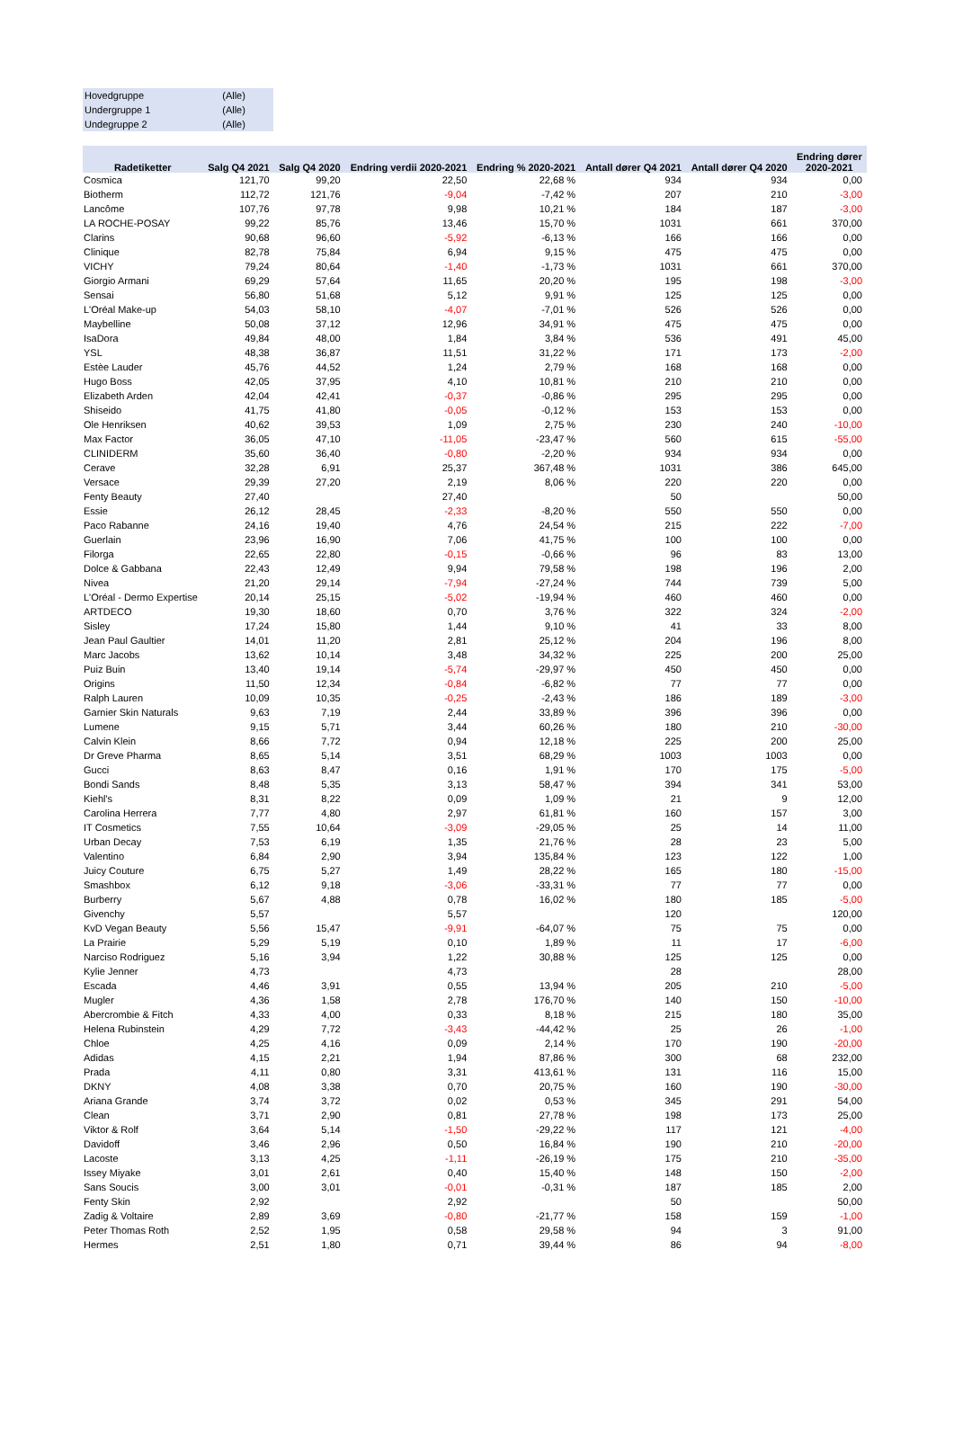| Hovedgruppe | (Alle) |
| Undergruppe 1 | (Alle) |
| Undegruppe 2 | (Alle) |
| Radetiketter | Salg Q4 2021 | Salg Q4 2020 | Endring verdii 2020-2021 | Endring % 2020-2021 | Antall dører Q4 2021 | Antall dører Q4 2020 | Endring dører 2020-2021 |
| --- | --- | --- | --- | --- | --- | --- | --- |
| Cosmica | 121,70 | 99,20 | 22,50 | 22,68 % | 934 | 934 | 0,00 |
| Biotherm | 112,72 | 121,76 | -9,04 | -7,42 % | 207 | 210 | -3,00 |
| Lancôme | 107,76 | 97,78 | 9,98 | 10,21 % | 184 | 187 | -3,00 |
| LA ROCHE-POSAY | 99,22 | 85,76 | 13,46 | 15,70 % | 1031 | 661 | 370,00 |
| Clarins | 90,68 | 96,60 | -5,92 | -6,13 % | 166 | 166 | 0,00 |
| Clinique | 82,78 | 75,84 | 6,94 | 9,15 % | 475 | 475 | 0,00 |
| VICHY | 79,24 | 80,64 | -1,40 | -1,73 % | 1031 | 661 | 370,00 |
| Giorgio Armani | 69,29 | 57,64 | 11,65 | 20,20 % | 195 | 198 | -3,00 |
| Sensai | 56,80 | 51,68 | 5,12 | 9,91 % | 125 | 125 | 0,00 |
| L'Oréal Make-up | 54,03 | 58,10 | -4,07 | -7,01 % | 526 | 526 | 0,00 |
| Maybelline | 50,08 | 37,12 | 12,96 | 34,91 % | 475 | 475 | 0,00 |
| IsaDora | 49,84 | 48,00 | 1,84 | 3,84 % | 536 | 491 | 45,00 |
| YSL | 48,38 | 36,87 | 11,51 | 31,22 % | 171 | 173 | -2,00 |
| Estèe Lauder | 45,76 | 44,52 | 1,24 | 2,79 % | 168 | 168 | 0,00 |
| Hugo Boss | 42,05 | 37,95 | 4,10 | 10,81 % | 210 | 210 | 0,00 |
| Elizabeth Arden | 42,04 | 42,41 | -0,37 | -0,86 % | 295 | 295 | 0,00 |
| Shiseido | 41,75 | 41,80 | -0,05 | -0,12 % | 153 | 153 | 0,00 |
| Ole Henriksen | 40,62 | 39,53 | 1,09 | 2,75 % | 230 | 240 | -10,00 |
| Max Factor | 36,05 | 47,10 | -11,05 | -23,47 % | 560 | 615 | -55,00 |
| CLINIDERM | 35,60 | 36,40 | -0,80 | -2,20 % | 934 | 934 | 0,00 |
| Cerave | 32,28 | 6,91 | 25,37 | 367,48 % | 1031 | 386 | 645,00 |
| Versace | 29,39 | 27,20 | 2,19 | 8,06 % | 220 | 220 | 0,00 |
| Fenty Beauty | 27,40 | | 27,40 | | 50 | | 50,00 |
| Essie | 26,12 | 28,45 | -2,33 | -8,20 % | 550 | 550 | 0,00 |
| Paco Rabanne | 24,16 | 19,40 | 4,76 | 24,54 % | 215 | 222 | -7,00 |
| Guerlain | 23,96 | 16,90 | 7,06 | 41,75 % | 100 | 100 | 0,00 |
| Filorga | 22,65 | 22,80 | -0,15 | -0,66 % | 96 | 83 | 13,00 |
| Dolce & Gabbana | 22,43 | 12,49 | 9,94 | 79,58 % | 198 | 196 | 2,00 |
| Nivea | 21,20 | 29,14 | -7,94 | -27,24 % | 744 | 739 | 5,00 |
| L'Oréal - Dermo Expertise | 20,14 | 25,15 | -5,02 | -19,94 % | 460 | 460 | 0,00 |
| ARTDECO | 19,30 | 18,60 | 0,70 | 3,76 % | 322 | 324 | -2,00 |
| Sisley | 17,24 | 15,80 | 1,44 | 9,10 % | 41 | 33 | 8,00 |
| Jean Paul Gaultier | 14,01 | 11,20 | 2,81 | 25,12 % | 204 | 196 | 8,00 |
| Marc Jacobs | 13,62 | 10,14 | 3,48 | 34,32 % | 225 | 200 | 25,00 |
| Puiz Buin | 13,40 | 19,14 | -5,74 | -29,97 % | 450 | 450 | 0,00 |
| Origins | 11,50 | 12,34 | -0,84 | -6,82 % | 77 | 77 | 0,00 |
| Ralph Lauren | 10,09 | 10,35 | -0,25 | -2,43 % | 186 | 189 | -3,00 |
| Garnier Skin Naturals | 9,63 | 7,19 | 2,44 | 33,89 % | 396 | 396 | 0,00 |
| Lumene | 9,15 | 5,71 | 3,44 | 60,26 % | 180 | 210 | -30,00 |
| Calvin Klein | 8,66 | 7,72 | 0,94 | 12,18 % | 225 | 200 | 25,00 |
| Dr Greve Pharma | 8,65 | 5,14 | 3,51 | 68,29 % | 1003 | 1003 | 0,00 |
| Gucci | 8,63 | 8,47 | 0,16 | 1,91 % | 170 | 175 | -5,00 |
| Bondi Sands | 8,48 | 5,35 | 3,13 | 58,47 % | 394 | 341 | 53,00 |
| Kiehl's | 8,31 | 8,22 | 0,09 | 1,09 % | 21 | 9 | 12,00 |
| Carolina Herrera | 7,77 | 4,80 | 2,97 | 61,81 % | 160 | 157 | 3,00 |
| IT Cosmetics | 7,55 | 10,64 | -3,09 | -29,05 % | 25 | 14 | 11,00 |
| Urban Decay | 7,53 | 6,19 | 1,35 | 21,76 % | 28 | 23 | 5,00 |
| Valentino | 6,84 | 2,90 | 3,94 | 135,84 % | 123 | 122 | 1,00 |
| Juicy Couture | 6,75 | 5,27 | 1,49 | 28,22 % | 165 | 180 | -15,00 |
| Smashbox | 6,12 | 9,18 | -3,06 | -33,31 % | 77 | 77 | 0,00 |
| Burberry | 5,67 | 4,88 | 0,78 | 16,02 % | 180 | 185 | -5,00 |
| Givenchy | 5,57 | | 5,57 | | 120 | | 120,00 |
| KvD Vegan Beauty | 5,56 | 15,47 | -9,91 | -64,07 % | 75 | 75 | 0,00 |
| La Prairie | 5,29 | 5,19 | 0,10 | 1,89 % | 11 | 17 | -6,00 |
| Narciso Rodriguez | 5,16 | 3,94 | 1,22 | 30,88 % | 125 | 125 | 0,00 |
| Kylie Jenner | 4,73 | | 4,73 | | 28 | | 28,00 |
| Escada | 4,46 | 3,91 | 0,55 | 13,94 % | 205 | 210 | -5,00 |
| Mugler | 4,36 | 1,58 | 2,78 | 176,70 % | 140 | 150 | -10,00 |
| Abercrombie & Fitch | 4,33 | 4,00 | 0,33 | 8,18 % | 215 | 180 | 35,00 |
| Helena Rubinstein | 4,29 | 7,72 | -3,43 | -44,42 % | 25 | 26 | -1,00 |
| Chloe | 4,25 | 4,16 | 0,09 | 2,14 % | 170 | 190 | -20,00 |
| Adidas | 4,15 | 2,21 | 1,94 | 87,86 % | 300 | 68 | 232,00 |
| Prada | 4,11 | 0,80 | 3,31 | 413,61 % | 131 | 116 | 15,00 |
| DKNY | 4,08 | 3,38 | 0,70 | 20,75 % | 160 | 190 | -30,00 |
| Ariana Grande | 3,74 | 3,72 | 0,02 | 0,53 % | 345 | 291 | 54,00 |
| Clean | 3,71 | 2,90 | 0,81 | 27,78 % | 198 | 173 | 25,00 |
| Viktor & Rolf | 3,64 | 5,14 | -1,50 | -29,22 % | 117 | 121 | -4,00 |
| Davidoff | 3,46 | 2,96 | 0,50 | 16,84 % | 190 | 210 | -20,00 |
| Lacoste | 3,13 | 4,25 | -1,11 | -26,19 % | 175 | 210 | -35,00 |
| Issey Miyake | 3,01 | 2,61 | 0,40 | 15,40 % | 148 | 150 | -2,00 |
| Sans Soucis | 3,00 | 3,01 | -0,01 | -0,31 % | 187 | 185 | 2,00 |
| Fenty Skin | 2,92 | | 2,92 | | 50 | | 50,00 |
| Zadig & Voltaire | 2,89 | 3,69 | -0,80 | -21,77 % | 158 | 159 | -1,00 |
| Peter Thomas Roth | 2,52 | 1,95 | 0,58 | 29,58 % | 94 | 3 | 91,00 |
| Hermes | 2,51 | 1,80 | 0,71 | 39,44 % | 86 | 94 | -8,00 |